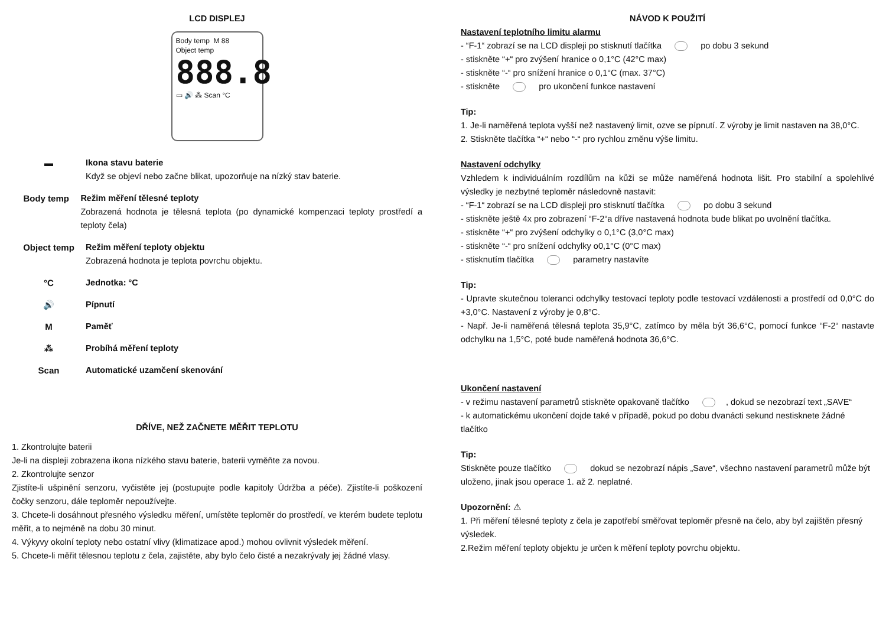LCD DISPLEJ
Body temp M 88
Object temp
888.8
▭ 🔊 ⁂ Scan °C
▬ Ikona stavu baterie
Když se objeví nebo začne blikat, upozorňuje na nízký stav baterie.
Body temp Režim měření tělesné teploty
Zobrazená hodnota je tělesná teplota (po dynamické kompenzaci teploty prostředí a teploty čela)
Object temp Režim měření teploty objektu
Zobrazená hodnota je teplota povrchu objektu.
°C Jednotka: °C
🔊 Pípnutí
M Paměť
⁂ Probíhá měření teploty
Scan Automatické uzamčení skenování
DŘÍVE, NEŽ ZAČNETE MĚŘIT TEPLOTU
1. Zkontrolujte baterii
Je-li na displeji zobrazena ikona nízkého stavu baterie, baterii vyměňte za novou.
2. Zkontrolujte senzor
Zjistíte-li ušpinění senzoru, vyčistěte jej (postupujte podle kapitoly Údržba a péče). Zjistíte-li poškození čočky senzoru, dále teploměr nepoužívejte.
3. Chcete-li dosáhnout přesného výsledku měření, umístěte teploměr do prostředí, ve kterém budete teplotu měřit, a to nejméně na dobu 30 minut.
4. Výkyvy okolní teploty nebo ostatní vlivy (klimatizace apod.) mohou ovlivnit výsledek měření.
5. Chcete-li měřit tělesnou teplotu z čela, zajistěte, aby bylo čelo čisté a nezakrývaly jej žádné vlasy.
NÁVOD K POUŽITÍ
Nastavení teplotního limitu alarmu
- “F-1“ zobrazí se na LCD displeji po stisknutí tlačítka po dobu 3 sekund
- stiskněte “+“ pro zvýšení hranice o 0,1°C (42°C max)
- stiskněte “-“ pro snížení hranice o 0,1°C (max. 37°C)
- stiskněte pro ukončení funkce nastavení
Tip:
1. Je-li naměřená teplota vyšší než nastavený limit, ozve se pípnutí. Z výroby je limit nastaven na 38,0°C.
2. Stiskněte tlačítka “+“ nebo “-“ pro rychlou změnu výše limitu.
Nastavení odchylky
Vzhledem k individuálním rozdílům na kůži se může naměřená hodnota lišit. Pro stabilní a spolehlivé výsledky je nezbytné teploměr následovně nastavit:
- “F-1“ zobrazí se na LCD displeji pro stisknutí tlačítka po dobu 3 sekund
- stiskněte ještě 4x pro zobrazení “F-2“a dříve nastavená hodnota bude blikat po uvolnění tlačítka.
- stiskněte “+“ pro zvýšení odchylky o 0,1°C (3,0°C max)
- stiskněte “-“ pro snížení odchylky o0,1°C (0°C max)
- stisknutím tlačítka parametry nastavíte
Tip:
- Upravte skutečnou toleranci odchylky testovací teploty podle testovací vzdálenosti a prostředí od 0,0°C do +3,0°C. Nastavení z výroby je 0,8°C.
- Např. Je-li naměřená tělesná teplota 35,9°C, zatímco by měla být 36,6°C, pomocí funkce “F-2“ nastavte odchylku na 1,5°C, poté bude naměřená hodnota 36,6°C.
Ukončení nastavení
- v režimu nastavení parametrů stiskněte opakovaně tlačítko , dokud se nezobrazí text „SAVE“
- k automatickému ukončení dojde také v případě, pokud po dobu dvanácti sekund nestisknete žádné tlačítko
Tip:
Stiskněte pouze tlačítko dokud se nezobrazí nápis „Save“, všechno nastavení parametrů může být uloženo, jinak jsou operace 1. až 2. neplatné.
Upozornění: ⚠
1. Při měření tělesné teploty z čela je zapotřebí směřovat teploměr přesně na čelo, aby byl zajištěn přesný výsledek.
2.Režim měření teploty objektu je určen k měření teploty povrchu objektu.